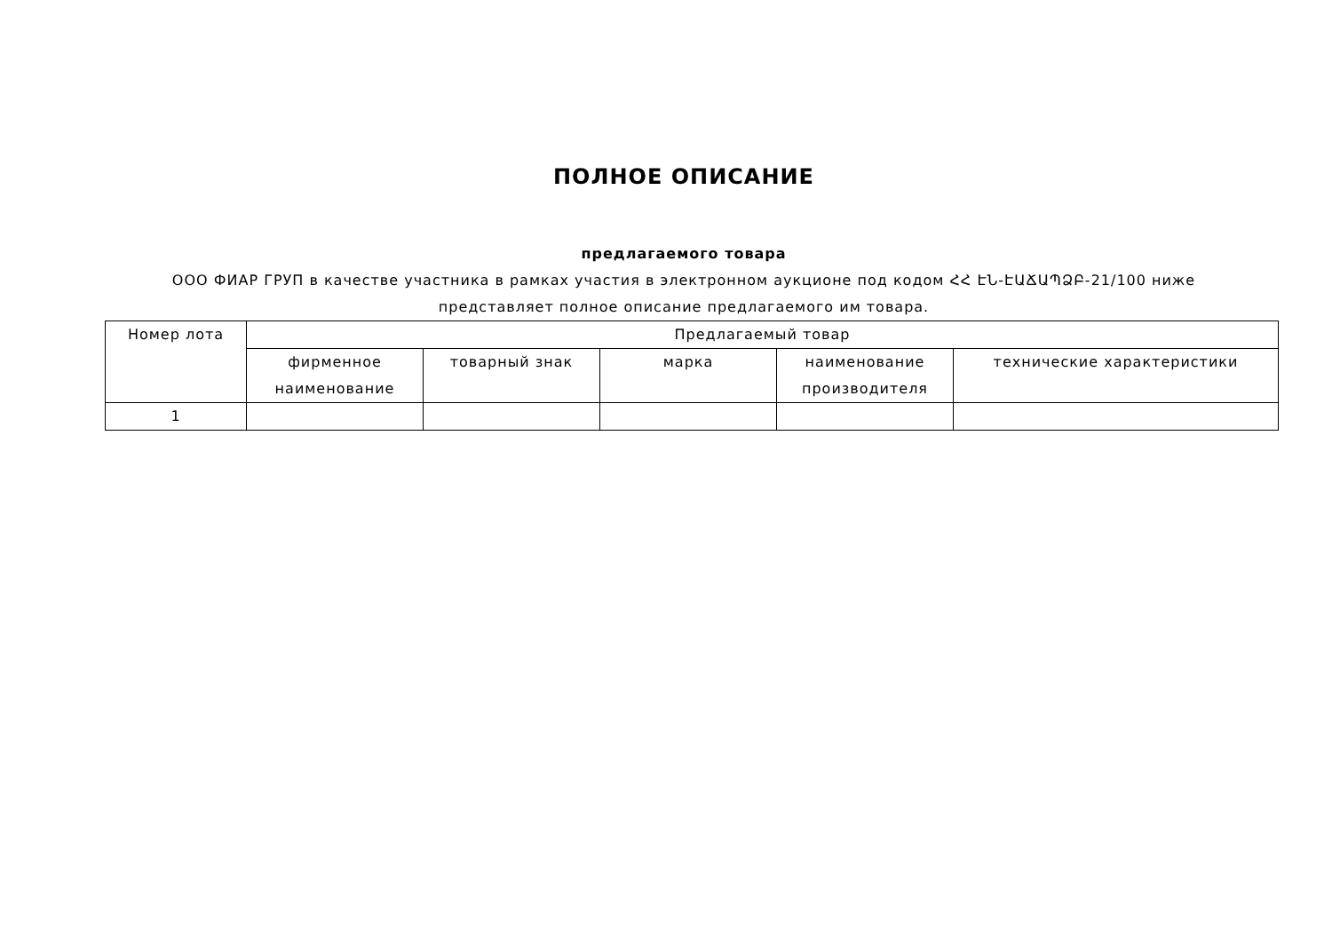ПОЛНОЕ ОПИСАНИЕ
предлагаемого товара
ООО ФИАР ГРУП в качестве участника в рамках участия в электронном аукционе под кодом ՀՀ ԷՆ-ԷԱՃԱՊՁԲ-21/100 ниже представляет полное описание предлагаемого им товара.
| Номер лота | Предлагаемый товар | | | | |
| --- | --- | --- | --- | --- | --- |
| | фирменное наименование | товарный знак | марка | наименование производителя | технические характеристики |
| 1 | | | | | |